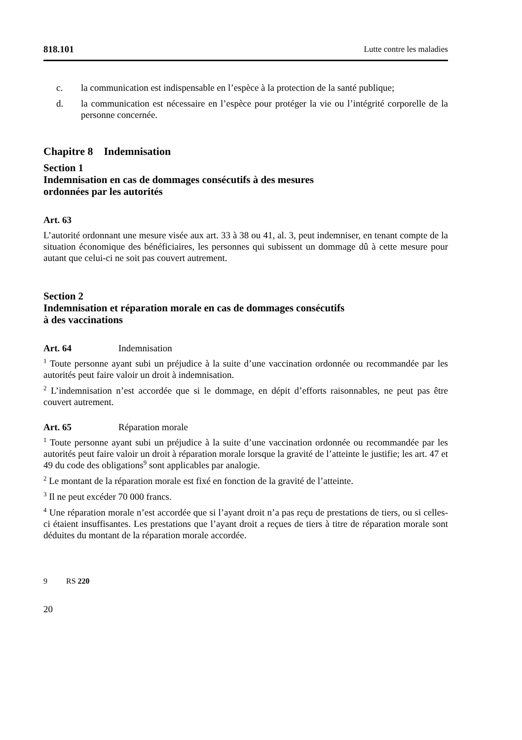818.101 Lutte contre les maladies
c. la communication est indispensable en l’espèce à la protection de la santé publique;
d. la communication est nécessaire en l’espèce pour protéger la vie ou l’intégrité corporelle de la personne concernée.
Chapitre 8 Indemnisation
Section 1
Indemnisation en cas de dommages consécutifs à des mesures
ordonnées par les autorités
Art. 63
L’autorité ordonnant une mesure visée aux art. 33 à 38 ou 41, al. 3, peut indemniser, en tenant compte de la situation économique des bénéficiaires, les personnes qui subissent un dommage dû à cette mesure pour autant que celui-ci ne soit pas couvert autrement.
Section 2
Indemnisation et réparation morale en cas de dommages consécutifs
à des vaccinations
Art. 64 Indemnisation
<sup>1</sup> Toute personne ayant subi un préjudice à la suite d’une vaccination ordonnée ou recommandée par les autorités peut faire valoir un droit à indemnisation.
<sup>2</sup> L’indemnisation n’est accordée que si le dommage, en dépit d’efforts raisonnables, ne peut pas être couvert autrement.
Art. 65 Réparation morale
<sup>1</sup> Toute personne ayant subi un préjudice à la suite d’une vaccination ordonnée ou recommandée par les autorités peut faire valoir un droit à réparation morale lorsque la gravité de l’atteinte le justifie; les art. 47 et 49 du code des obligations<sup>9</sup> sont applicables par analogie.
<sup>2</sup> Le montant de la réparation morale est fixé en fonction de la gravité de l’atteinte.
<sup>3</sup> Il ne peut excéder 70 000 francs.
<sup>4</sup> Une réparation morale n’est accordée que si l’ayant droit n’a pas reçu de prestations de tiers, ou si celles-ci étaient insuffisantes. Les prestations que l’ayant droit a reçues de tiers à titre de réparation morale sont déduites du montant de la réparation morale accordée.
9 RS 220
20